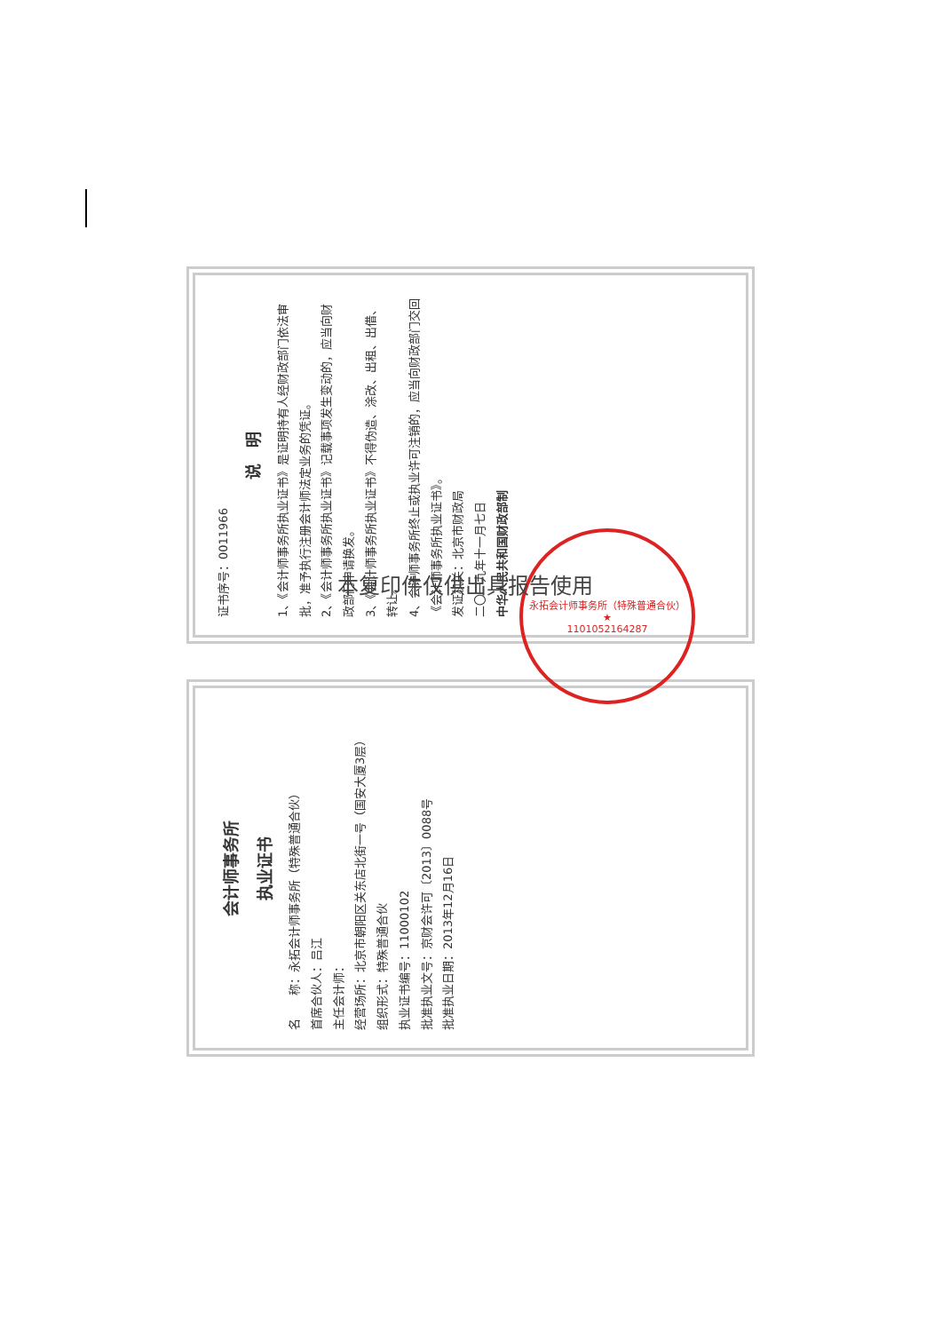会计师事务所
执业证书
名　　称：永拓会计师事务所（特殊普通合伙）
首席合伙人：吕江
主任会计师：
经营场所：北京市朝阳区关东店北街一号（国安大厦3层）
组织形式：特殊普通合伙
执业证书编号：11000102
批准执业文号：京财会许可〔2013〕0088号
批准执业日期：2013年12月16日
证书序号：0011966
说　明
1、《会计师事务所执业证书》是证明持有人经财政部门依法审批，准予执行注册会计师法定业务的凭证。
2、《会计师事务所执业证书》记载事项发生变动的，应当向财政部门申请换发。
3、《会计师事务所执业证书》不得伪造、涂改、出租、出借、转让。
4、会计师事务所终止或执业许可注销的，应当向财政部门交回《会计师事务所执业证书》。
发证机关：北京市财政局
二〇一九年十一月七日
中华人民共和国财政部制
永拓会计师事务所（特殊普通合伙）
★
1101052164287
本复印件仅供出具报告使用